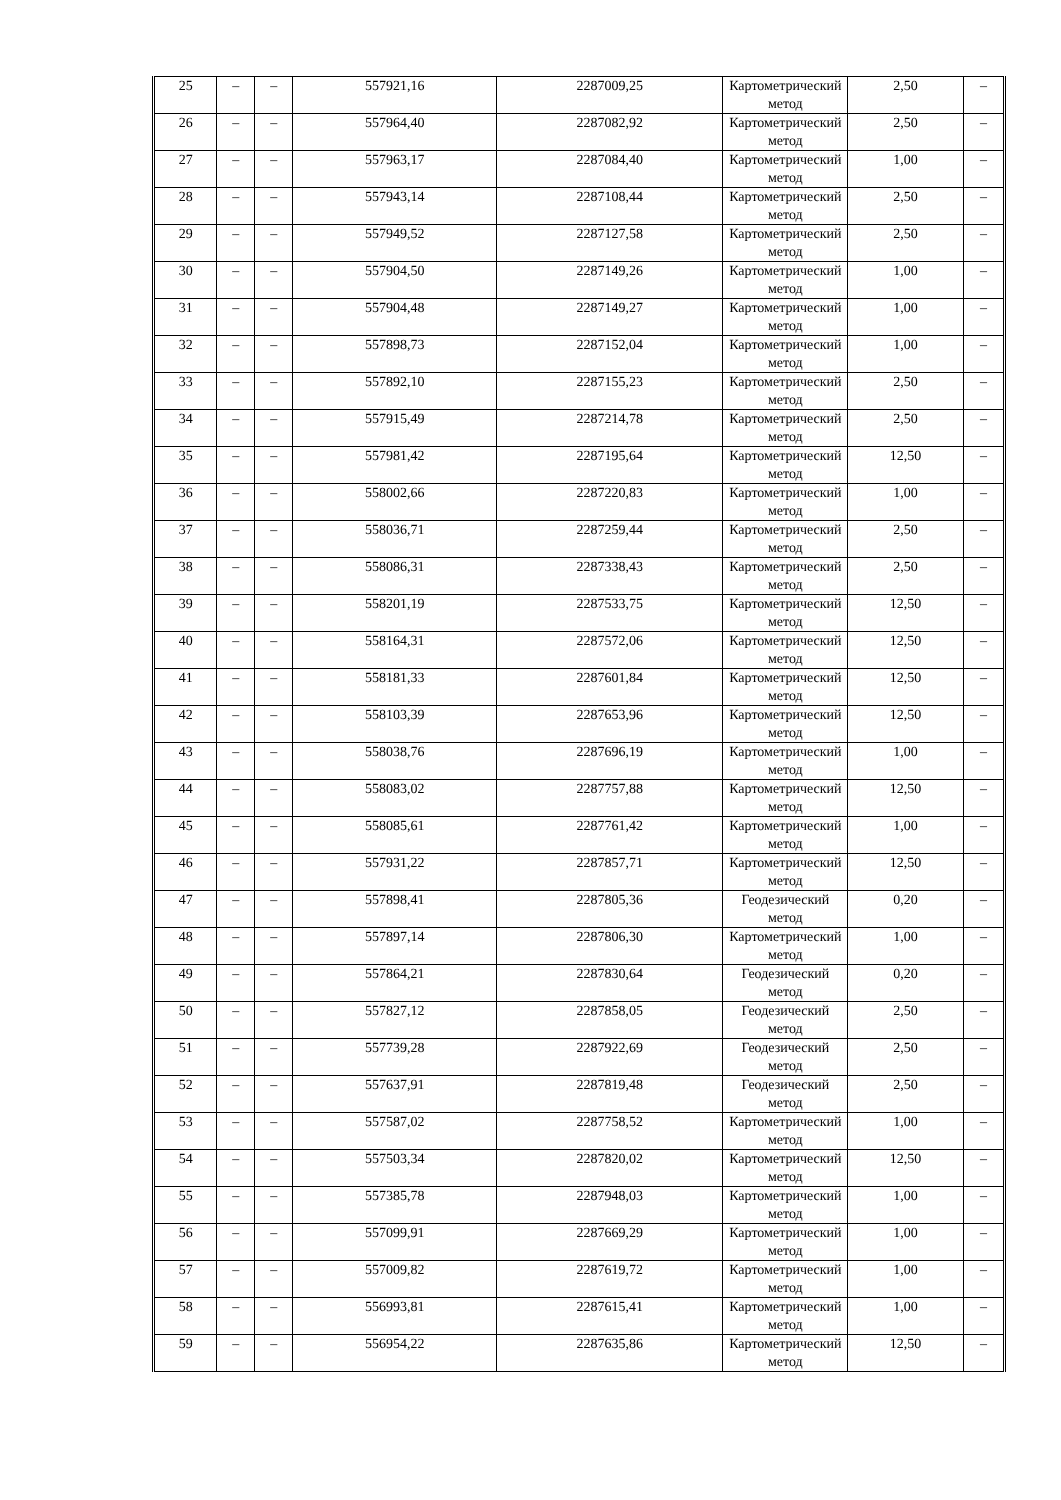| 25 | – | – | 557921,16 | 2287009,25 | Картометрический метод | 2,50 | – |
| 26 | – | – | 557964,40 | 2287082,92 | Картометрический метод | 2,50 | – |
| 27 | – | – | 557963,17 | 2287084,40 | Картометрический метод | 1,00 | – |
| 28 | – | – | 557943,14 | 2287108,44 | Картометрический метод | 2,50 | – |
| 29 | – | – | 557949,52 | 2287127,58 | Картометрический метод | 2,50 | – |
| 30 | – | – | 557904,50 | 2287149,26 | Картометрический метод | 1,00 | – |
| 31 | – | – | 557904,48 | 2287149,27 | Картометрический метод | 1,00 | – |
| 32 | – | – | 557898,73 | 2287152,04 | Картометрический метод | 1,00 | – |
| 33 | – | – | 557892,10 | 2287155,23 | Картометрический метод | 2,50 | – |
| 34 | – | – | 557915,49 | 2287214,78 | Картометрический метод | 2,50 | – |
| 35 | – | – | 557981,42 | 2287195,64 | Картометрический метод | 12,50 | – |
| 36 | – | – | 558002,66 | 2287220,83 | Картометрический метод | 1,00 | – |
| 37 | – | – | 558036,71 | 2287259,44 | Картометрический метод | 2,50 | – |
| 38 | – | – | 558086,31 | 2287338,43 | Картометрический метод | 2,50 | – |
| 39 | – | – | 558201,19 | 2287533,75 | Картометрический метод | 12,50 | – |
| 40 | – | – | 558164,31 | 2287572,06 | Картометрический метод | 12,50 | – |
| 41 | – | – | 558181,33 | 2287601,84 | Картометрический метод | 12,50 | – |
| 42 | – | – | 558103,39 | 2287653,96 | Картометрический метод | 12,50 | – |
| 43 | – | – | 558038,76 | 2287696,19 | Картометрический метод | 1,00 | – |
| 44 | – | – | 558083,02 | 2287757,88 | Картометрический метод | 12,50 | – |
| 45 | – | – | 558085,61 | 2287761,42 | Картометрический метод | 1,00 | – |
| 46 | – | – | 557931,22 | 2287857,71 | Картометрический метод | 12,50 | – |
| 47 | – | – | 557898,41 | 2287805,36 | Геодезический метод | 0,20 | – |
| 48 | – | – | 557897,14 | 2287806,30 | Картометрический метод | 1,00 | – |
| 49 | – | – | 557864,21 | 2287830,64 | Геодезический метод | 0,20 | – |
| 50 | – | – | 557827,12 | 2287858,05 | Геодезический метод | 2,50 | – |
| 51 | – | – | 557739,28 | 2287922,69 | Геодезический метод | 2,50 | – |
| 52 | – | – | 557637,91 | 2287819,48 | Геодезический метод | 2,50 | – |
| 53 | – | – | 557587,02 | 2287758,52 | Картометрический метод | 1,00 | – |
| 54 | – | – | 557503,34 | 2287820,02 | Картометрический метод | 12,50 | – |
| 55 | – | – | 557385,78 | 2287948,03 | Картометрический метод | 1,00 | – |
| 56 | – | – | 557099,91 | 2287669,29 | Картометрический метод | 1,00 | – |
| 57 | – | – | 557009,82 | 2287619,72 | Картометрический метод | 1,00 | – |
| 58 | – | – | 556993,81 | 2287615,41 | Картометрический метод | 1,00 | – |
| 59 | – | – | 556954,22 | 2287635,86 | Картометрический метод | 12,50 | – |